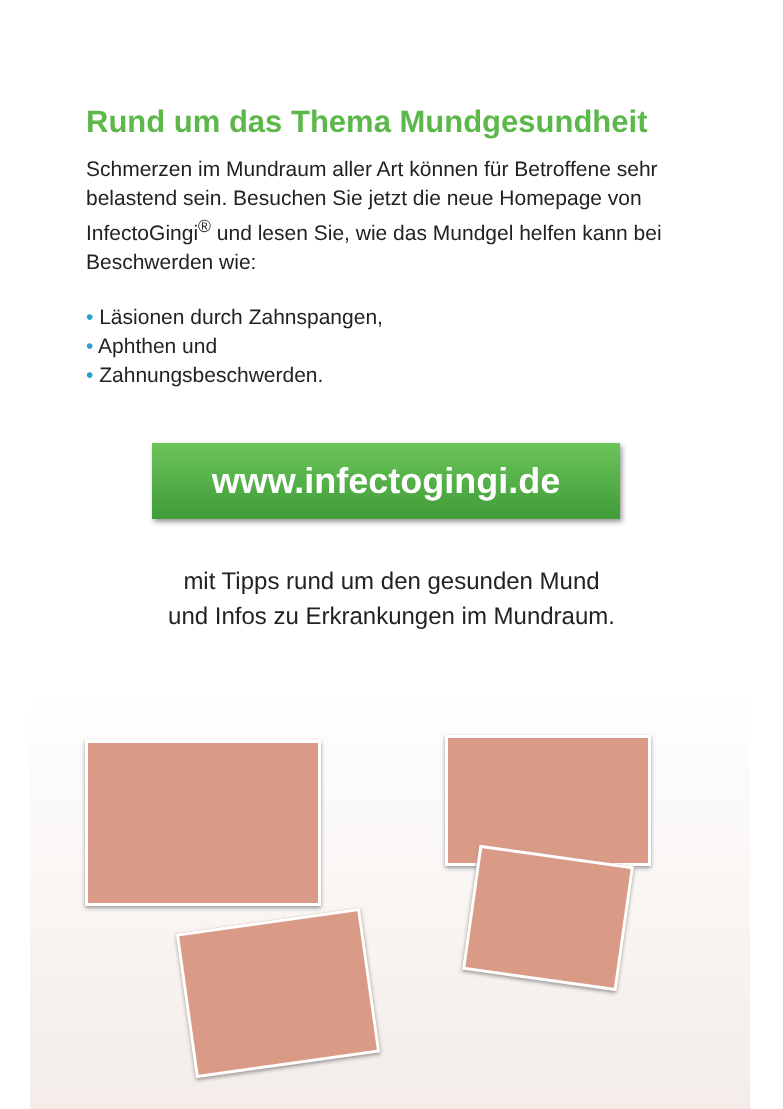Rund um das Thema Mundgesundheit
Schmerzen im Mundraum aller Art können für Betroffene sehr belastend sein. Besuchen Sie jetzt die neue Home­page von InfectoGingi<sup>®</sup> und lesen Sie, wie das Mundgel helfen kann bei Beschwerden wie:
• Läsionen durch Zahnspangen,
• Aphthen und
• Zahnungsbeschwerden.
www.infectogingi.de
mit Tipps rund um den gesunden Mund
und Infos zu Erkrankungen im Mundraum.